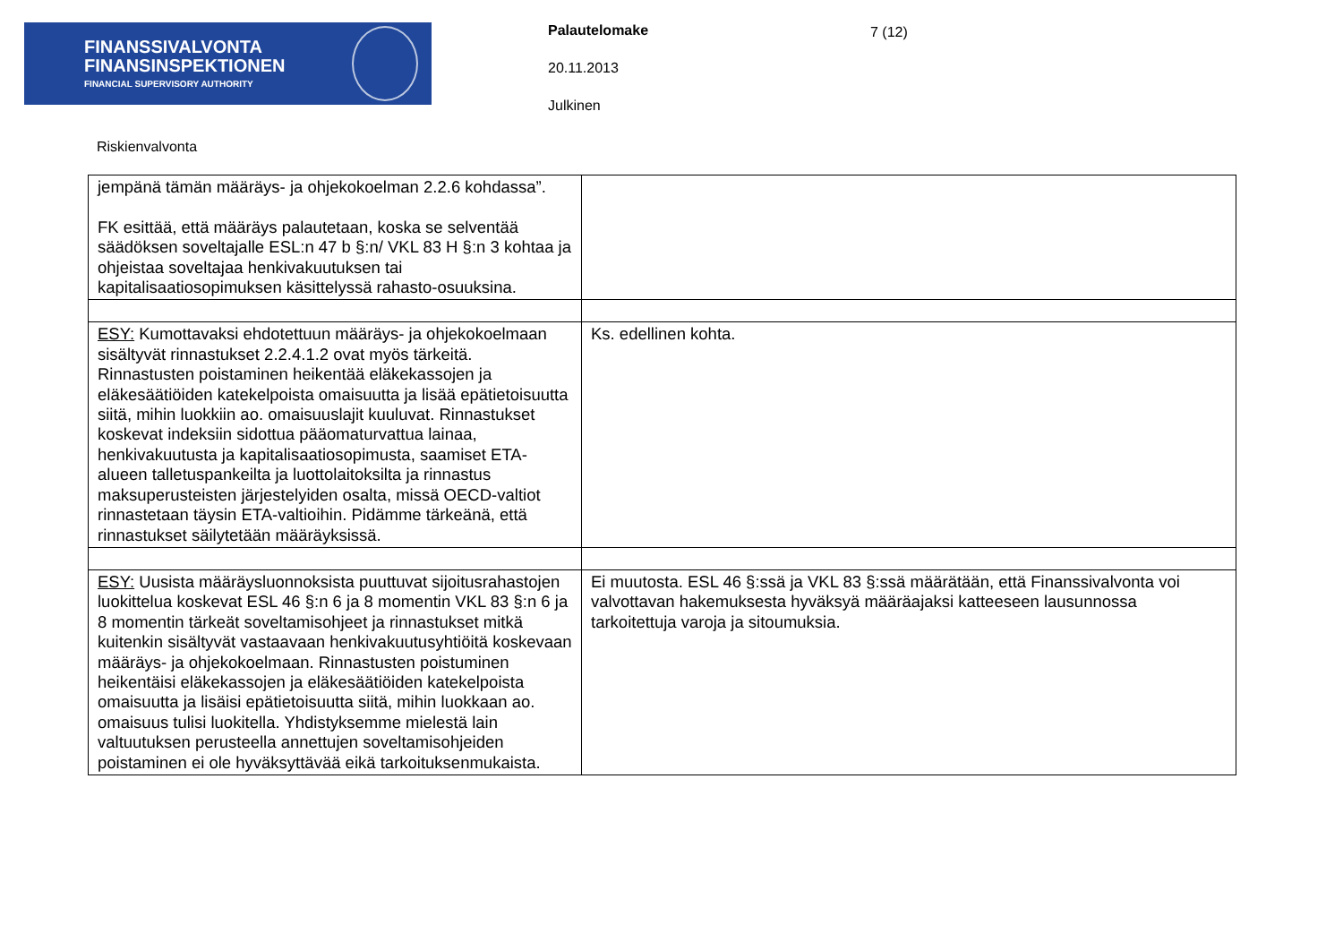FINANSSIVALVONTA
FINANSINSPEKTIONEN
FINANCIAL SUPERVISORY AUTHORITY
Palautelomake
20.11.2013
Julkinen
7 (12)
Riskienvalvonta
| jempänä tämän määräys- ja ohjekokoelman 2.2.6 kohdassa”. FK esittää, että määräys palautetaan, koska se selventää säädöksen soveltajalle ESL:n 47 b §:n/ VKL 83 H §:n 3 kohtaa ja ohjeistaa soveltajaa henkivakuutuksen tai kapitalisaatiosopimuksen käsittelyssä rahasto-osuuksina. | |
| ESY: Kumottavaksi ehdotettuun määräys- ja ohjekokoelmaan sisältyvät rinnastukset 2.2.4.1.2 ovat myös tärkeitä. Rinnastusten poistaminen heikentää eläkekassojen ja eläkesäätiöiden katekelpoista omaisuutta ja lisää epätietoisuutta siitä, mihin luokkiin ao. omaisuuslajit kuuluvat. Rinnastukset koskevat indeksiin sidottua pääomaturvattua lainaa, henkivakuutusta ja kapitalisaatiosopimusta, saamiset ETA-alueen talletuspankeilta ja luottolaitoksilta ja rinnastus maksuperusteisten järjestelyiden osalta, missä OECD-valtiot rinnastetaan täysin ETA-valtioihin. Pidämme tärkeänä, että rinnastukset säilytetään määräyksissä. | Ks. edellinen kohta. |
| ESY: Uusista määräysluonnoksista puuttuvat sijoitusrahastojen luokittelua koskevat ESL 46 §:n 6 ja 8 momentin VKL 83 §:n 6 ja 8 momentin tärkeät soveltamisohjeet ja rinnastukset mitkä kuitenkin sisältyvät vastaavaan henkivakuutusyhtiöitä koskevaan määräys- ja ohjekokoelmaan. Rinnastusten poistuminen heikentäisi eläkekassojen ja eläkesäätiöiden katekelpoista omaisuutta ja lisäisi epätietoisuutta siitä, mihin luokkaan ao. omaisuus tulisi luokitella. Yhdistyksemme mielestä lain valtuutuksen perusteella annettujen soveltamisohjeiden poistaminen ei ole hyväksyttävää eikä tarkoituksenmukaista. | Ei muutosta. ESL 46 §:ssä ja VKL 83 §:ssä määrätään, että Finanssivalvonta voi valvottavan hakemuksesta hyväksyä määräajaksi katteeseen lausunnossa tarkoitettuja varoja ja sitoumuksia. |